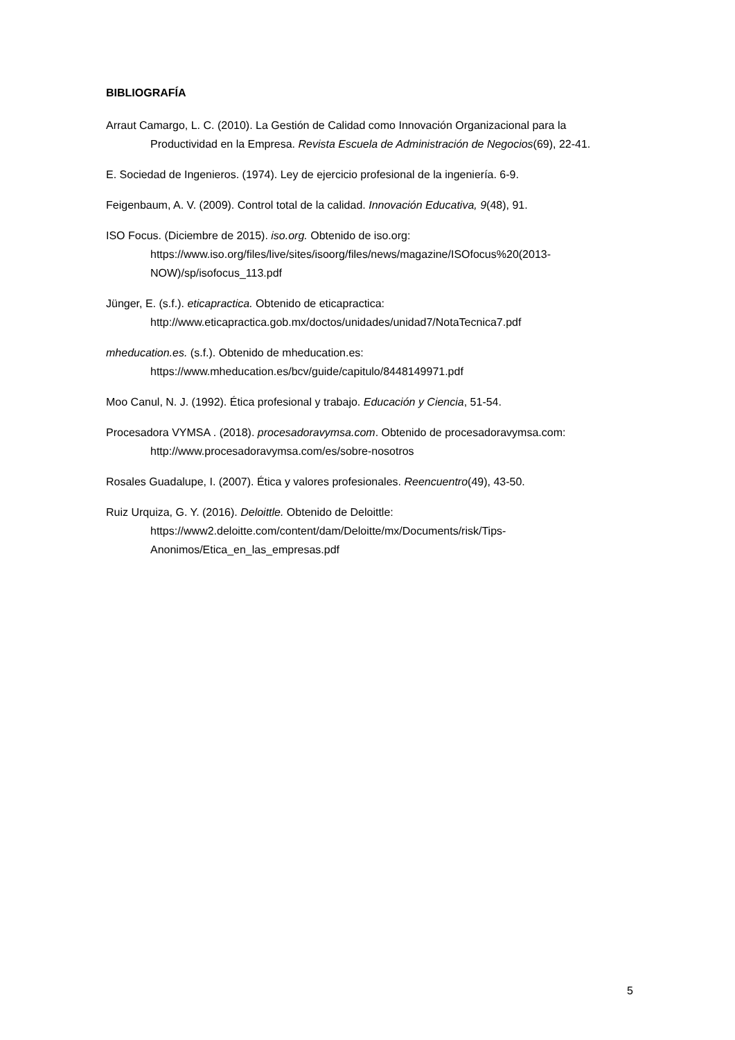BIBLIOGRAFÍA
Arraut Camargo, L. C. (2010). La Gestión de Calidad como Innovación Organizacional para la Productividad en la Empresa. Revista Escuela de Administración de Negocios(69), 22-41.
E. Sociedad de Ingenieros. (1974). Ley de ejercicio profesional de la ingeniería. 6-9.
Feigenbaum, A. V. (2009). Control total de la calidad. Innovación Educativa, 9(48), 91.
ISO Focus. (Diciembre de 2015). iso.org. Obtenido de iso.org: https://www.iso.org/files/live/sites/isoorg/files/news/magazine/ISOfocus%20(2013-NOW)/sp/isofocus_113.pdf
Jünger, E. (s.f.). eticapractica. Obtenido de eticapractica: http://www.eticapractica.gob.mx/doctos/unidades/unidad7/NotaTecnica7.pdf
mheducation.es. (s.f.). Obtenido de mheducation.es: https://www.mheducation.es/bcv/guide/capitulo/8448149971.pdf
Moo Canul, N. J. (1992). Ética profesional y trabajo. Educación y Ciencia, 51-54.
Procesadora VYMSA . (2018). procesadoravymsa.com. Obtenido de procesadoravymsa.com: http://www.procesadoravymsa.com/es/sobre-nosotros
Rosales Guadalupe, I. (2007). Ética y valores profesionales. Reencuentro(49), 43-50.
Ruiz Urquiza, G. Y. (2016). Deloittle. Obtenido de Deloittle: https://www2.deloitte.com/content/dam/Deloitte/mx/Documents/risk/Tips-Anonimos/Etica_en_las_empresas.pdf
5